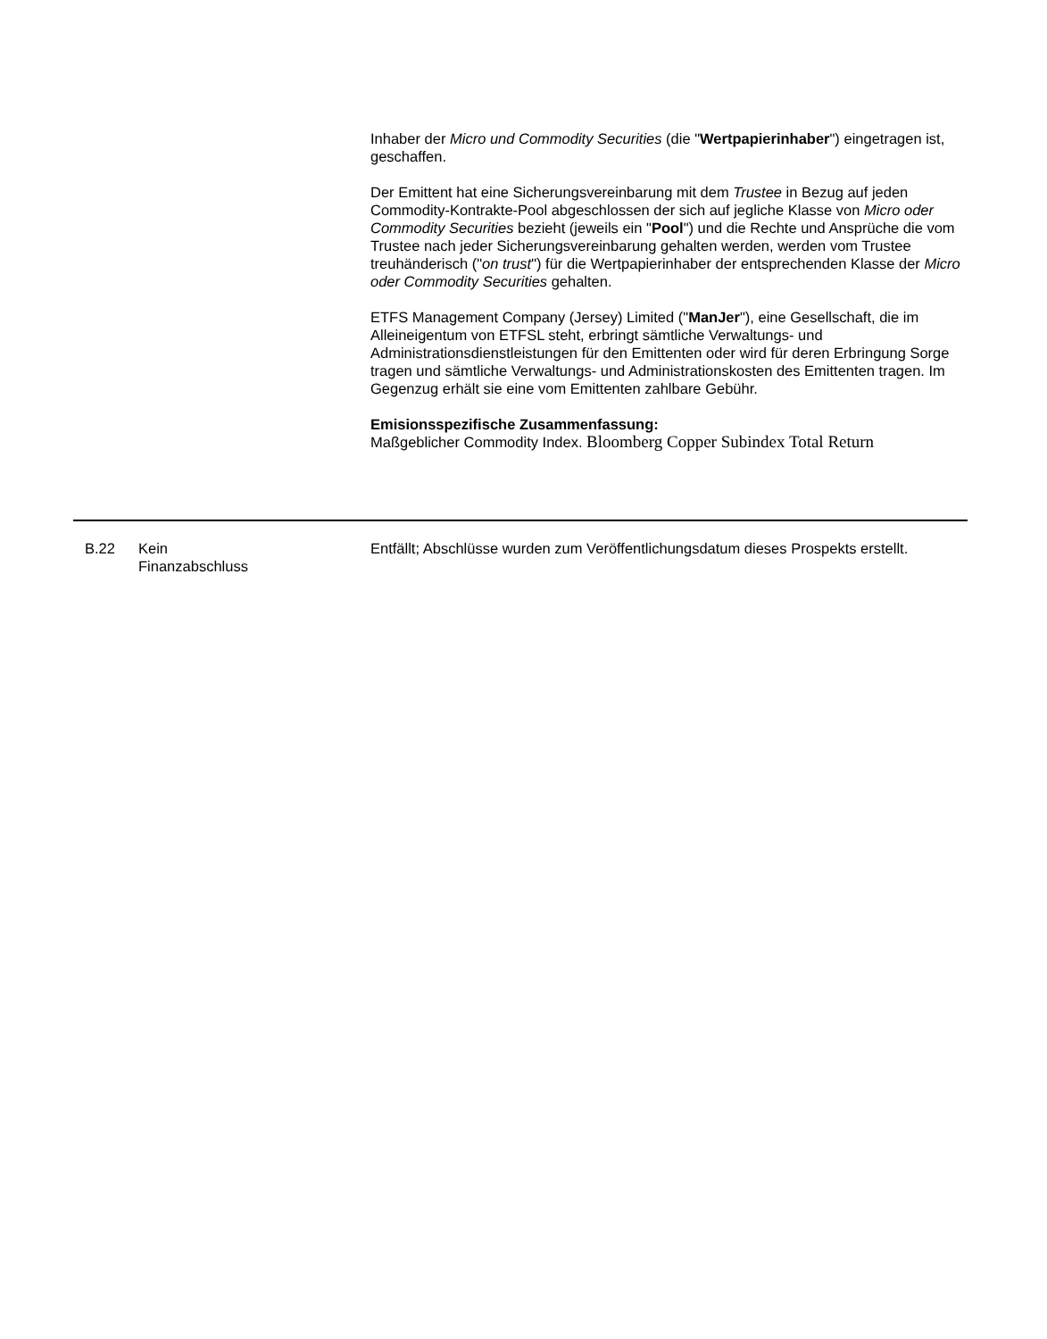Inhaber der Micro und Commodity Securities (die "Wertpapierinhaber") eingetragen ist, geschaffen.
Der Emittent hat eine Sicherungsvereinbarung mit dem Trustee in Bezug auf jeden Commodity-Kontrakte-Pool abgeschlossen der sich auf jegliche Klasse von Micro oder Commodity Securities bezieht (jeweils ein "Pool") und die Rechte und Ansprüche die vom Trustee nach jeder Sicherungsvereinbarung gehalten werden, werden vom Trustee treuhänderisch ("on trust") für die Wertpapierinhaber der entsprechenden Klasse der Micro oder Commodity Securities gehalten.
ETFS Management Company (Jersey) Limited ("ManJer"), eine Gesellschaft, die im Alleineigentum von ETFSL steht, erbringt sämtliche Verwaltungs- und Administrationsdienstleistungen für den Emittenten oder wird für deren Erbringung Sorge tragen und sämtliche Verwaltungs- und Administrationskosten des Emittenten tragen. Im Gegenzug erhält sie eine vom Emittenten zahlbare Gebühr.
Emisionsspezifische Zusammenfassung:
Maßgeblicher Commodity Index. Bloomberg Copper Subindex Total Return
| B.22 | Kein Finanzabschluss | Entfällt; Abschlüsse wurden zum Veröffentlichungsdatum dieses Prospekts erstellt. |